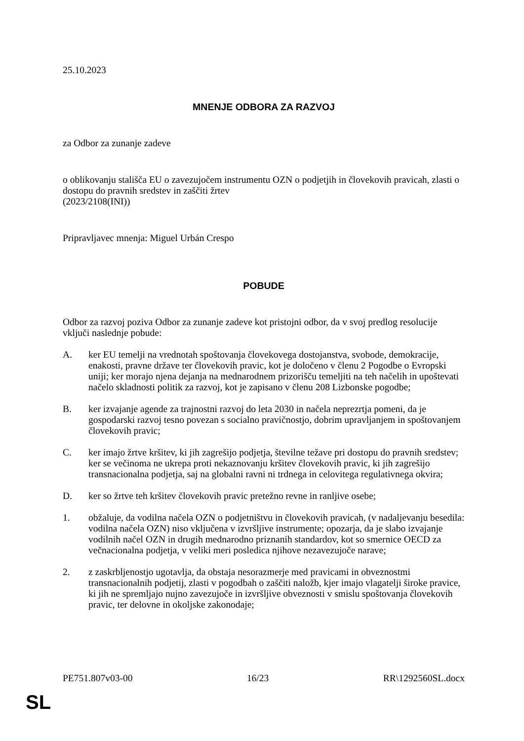25.10.2023
MNENJE ODBORA ZA RAZVOJ
za Odbor za zunanje zadeve
o oblikovanju stališča EU o zavezujočem instrumentu OZN o podjetjih in človekovih pravicah, zlasti o dostopu do pravnih sredstev in zaščiti žrtev
(2023/2108(INI))
Pripravljavec mnenja: Miguel Urbán Crespo
POBUDE
Odbor za razvoj poziva Odbor za zunanje zadeve kot pristojni odbor, da v svoj predlog resolucije vključi naslednje pobude:
A. ker EU temelji na vrednotah spoštovanja človekovega dostojanstva, svobode, demokracije, enakosti, pravne države ter človekovih pravic, kot je določeno v členu 2 Pogodbe o Evropski uniji; ker morajo njena dejanja na mednarodnem prizorišču temeljiti na teh načelih in upoštevati načelo skladnosti politik za razvoj, kot je zapisano v členu 208 Lizbonske pogodbe;
B. ker izvajanje agende za trajnostni razvoj do leta 2030 in načela neprezrtja pomeni, da je gospodarski razvoj tesno povezan s socialno pravičnostjo, dobrim upravljanjem in spoštovanjem človekovih pravic;
C. ker imajo žrtve kršitev, ki jih zagrešijo podjetja, številne težave pri dostopu do pravnih sredstev; ker se večinoma ne ukrepa proti nekaznovanju kršitev človekovih pravic, ki jih zagrešijo transnacionalna podjetja, saj na globalni ravni ni trdnega in celovitega regulativnega okvira;
D. ker so žrtve teh kršitev človekovih pravic pretežno revne in ranljive osebe;
1. obžaluje, da vodilna načela OZN o podjetništvu in človekovih pravicah, (v nadaljevanju besedila: vodilna načela OZN) niso vključena v izvršljive instrumente; opozarja, da je slabo izvajanje vodilnih načel OZN in drugih mednarodno priznanih standardov, kot so smernice OECD za večnacionalna podjetja, v veliki meri posledica njihove nezavezujoče narave;
2. z zaskrbljenostjo ugotavlja, da obstaja nesorazmerje med pravicami in obveznostmi transnacionalnih podjetij, zlasti v pogodbah o zaščiti naložb, kjer imajo vlagatelji široke pravice, ki jih ne spremljajo nujno zavezujoče in izvršljive obveznosti v smislu spoštovanja človekovih pravic, ter delovne in okoljske zakonodaje;
PE751.807v03-00 16/23 RR\1292560SL.docx
SL